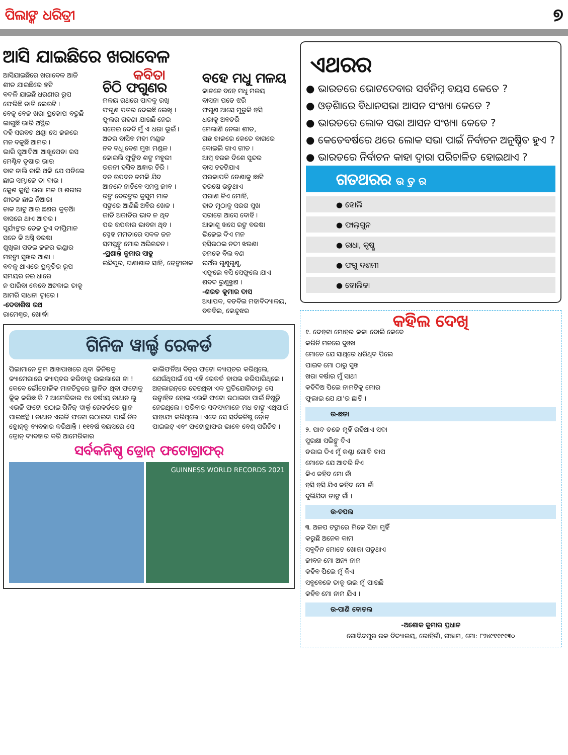ପିଲାଙ୍କ ଧରିତ୍ରୀ ୭
ଆସି ଯାଇଛିରେ ଖରାବେଳ
ଆସିଯାଇଛିରେ ଖରାବେଳ ଆଜି
ଶୀତ ଯାଇଛିରେ ହଟି
ବଦଳି ଯାଇଛି ଧରଣୀର ରୂପ
ଫେରିଛି ତାତି ଲେଉଟି ।
ବେଳୁ ବେଳ ଖରା ପ୍ରକୋପ ବଢୁଛି
ଲାଗୁଛି ଭାରି ଅସ୍ଥିର
ଦହି ସରବତ ଥଣ୍ଡା ସେ ଜଳରେ
ମନ ବଳୁଛି ଆମର ।
ଭାରି ସୁଆଦିଆ ଆଖୁପେଡା ରସ
ମେଣ୍ଟିବ ତୃଷାର ଭାଉ
ବାଟ ଚାଲି ଚାଲି ଥକି ଯେ ପଡିଲେ
ଛାଇ ସମ୍ଭାଳେ ତା ଦାଉ ।
କ୍ଲେଶ କ୍ଲାନ୍ତି ଭରା ମନ ଓ ଶରୀର
ଶୀତଳ ଛାଇ ନିଆରା
ଚାଳ ଆଟୁ ଆଉ ଛଣର କୁଡ଼ିଆ
ବାସରେ ଥାଏ ଆଦର ।
ସୂର୍ଯ୍ୟଙ୍କର ତେଜ ହୁଏ ଦୀପ୍ତିମାନ
ସତେ କି ଅଗ୍ନି ବରଷା
ଶୁଖିଲା ପଡଇ ଜଳର ଭଣ୍ଡାର
ମହଙ୍ଗା ସୁଖର ଆଶା ।
ବଦଳୁ ଥାଏରେ ପ୍ରକୃତିର ରୂପ
ସମୟର ନଇ ଧାରେ
ନ ପାରିବା କେବେ ଅଟକାଇ ତାକୁ
ଆମରି ସାଧନା ଦ୍ୱାରେ ।
-ଦେବାଶିଷ ରଥ
ରାମେଶ୍ୱର, ଖୋର୍ଦ୍ଧା
କବିତା
ଚିଠି ଫଗୁଣର
ମଳୟ ରଥରେ ପାଦକୁ ରଖି
ଫଗୁଣ ପତର ଦେଇଛି ଲେଖି ।
ଫୁଲର ଗହଣା ଯାଉଛି ନେଇ
ସଜେଇ ଦେବି ମୁଁ ଏ ଧରା ଭୂଇଁ ।
ଅତର ବାସିବ ମହୀ ମଣ୍ଡଳ
ନବ ବଧୂ ବେଶ ମୁଖ ମଣ୍ଡଳ ।
କୋଇଲି ଫୁଙ୍କିବ ଶଙ୍ଖ ମହୁରୀ
ରଜନୀ ହସିବ ଅନ୍ଧାର ଚିରି ।
ବନ ଉପବନ ଚମକି ଯିବ
ଆନନ୍ଦେ ନାଚିବେ ସମସ୍ତ ଜୀବ ।
ରଙ୍ଗ ବେରଙ୍ଗର କୁସୁମ ମାଳ
ସଙ୍ଗରେ ଆଣିଛି ଅବିର ଖେଳ ।
ଜାତି ଅଜାତିର ଭାବ ନ ଥିବ
ପର ଉପକାର ଭାବନା ଥିବ ।
ସ୍ନେହ ମମତାରେ ସକଳ ଜନ
ସମସ୍ତଙ୍କୁ ମୋର ଅଭିନନ୍ଦନ ।
-ପ୍ରଶାନ୍ତ କୁମାର ସାହୁ
ଇନ୍ଦିପୁର, ଘଣାଶାଳ ସାହି, ଢେଙ୍କାନାଳ
ବହେ ମଧୁ ମଳୟ
କାନନେ ବହେ ମଧୁ ମଳୟ
ବାସନା ପଡେ ଝରି
ଫଗୁଣ ଆସେ ମୁରୁକି ହସି
ଧରାକୁ ଅବତରି
ମେଲାଣି ନେଲା ଶୀତ,
ଗଛ ଡାଳରେ କେତେ ବାଗରେ
କୋଇଲି ଗାଏ ଗୀତ ।
ଆମ୍ବ ବଉଳ ଦିଶେ ସୁନ୍ଦର
ବାସ ଚହଟିଯାଏ
ପରଜାପତି ଡେଣାକୁ ଛାଟି
ହରଷେ ଉଡୁଥାଏ
ପରାଣ ନିଏ ମୋହି,
ହାତ ମୁଠାକୁ ସରଗ ସୁଖ
ସରାଗେ ଆସେ ବୋହି ।
ଆକାଶୁ ଖସେ ରଙ୍ଗ ବରଷା
ଭିଜେଇ ଦିଏ ମନ
ହସିଉଠଇ ନଦୀ ଝରଣା
ଚମକେ ବିଲ ବଣ
ଭଅଁର ଗୁଣୁଗୁଣୁ,
ଏଫୁଲେ ବସି ସେଫୁଲେ ଯାଏ
ଶବଦ ରୁଣୁଝୁଣ ।
-ଶରତ କୁମାର ଦାସ
ଅଧ୍ୟାପକ, ବଡବିଲ ମହାବିଦ୍ୟାଳୟ,
ବଡବିଲ, କେନ୍ଦୁଝର
ଗିନିଜ ୱାର୍ଲ୍ଡ ରେକର୍ଡ
ପିଲାମାନେ ତୁମ ଆଖପାଖରେ ଥିବା ଜିନିଷକୁ କ୍ୟାମେରାରେ କ୍ୟାପ୍‌ଚର କରିବାକୁ ଭଲଲାଗେ ନା ! କେବେ ଭୌଗୋଳିକ ମାନଚିତ୍ରରେ ସ୍ଥାନିତ ଥିବା ଫଟୋକୁ କ୍ଲିକ୍ କରିଛ କି ? ଆମେରିକାର ୧୪ ବର୍ଷୀୟ ନାଥାନ ଲୁ ଏଭଳି ଫଟୋ ଉଠାଇ ଗିନିଜ୍ ୱାର୍ଲ୍ଡ ରେକର୍ଡରେ ସ୍ଥାନ ପାଇଛନ୍ତି । ନାଥାନ ଏଭଳି ଫଟୋ ଉଠାଇବା ପାଇଁ ନିଜ ଡ୍ରୋନ୍‌କୁ ବ୍ୟବହାର କରିଥାନ୍ତି । ୧୧ବର୍ଷ ବୟସରେ ସେ ଡ୍ରୋନ୍ ବ୍ୟବହାର କରି ଆମେରିକାର
କାଲିଫର୍ନିଆ ବିଚ୍‌ର ଫଟୋ କ୍ୟାପ୍‌ଚର କରିଥିଲେ, ଯେଉଁଥିପାଇଁ ସେ ଏହି ରେକର୍ଡ ହାସଲ କରିପାରିଥିଲେ । ଅନ୍‌ଲାଇନ୍‌ରେ ହେଉଥିବା ଏକ ପ୍ରତିଯୋଗିତାରୁ ସେ ଉତ୍ସାହିତ ହୋଇ ଏଭଳି ଫଟୋ ଉଠାଇବା ପାଇଁ ନିଷ୍ପତ୍ତି ନେଇଥିଲେ । ପରିବାର ସଦସ୍ୟମାନେ ମଧ ତାଙ୍କୁ ଏଥିପାଇଁ ସାହାଯ୍ୟ କରିଥିଲେ । ଏବେ ସେ ସର୍ବକନିଷ୍ଠ ଡ୍ରୋନ୍ ପାଇଲଟ୍ ଏବଂ ଫଟୋଗ୍ରାଫର ଭାବେ ବେଶ୍ ପରିଚିତ ।
ସର୍ବକନିଷ୍ଠ ଡ୍ରୋନ୍ ଫଟୋଗ୍ରାଫର୍
GUINNESS WORLD RECORDS 2021
ଏଥରର
● ଭାରତରେ ଭୋଟଦେବାର ସର୍ବନିମ୍ନ ବୟସ କେତେ ?
● ଓଡ଼ିଶାରେ ବିଧାନସଭା ଆସନ ସଂଖ୍ୟା କେତେ ?
● ଭାରତରେ ଲୋକ ସଭା ଆସନ ସଂଖ୍ୟା କେତେ ?
● କେତେବର୍ଷରେ ଥରେ ଲୋକ ସଭା ପାଇଁ ନିର୍ବାଚନ ଅନୁଷ୍ଠିତ ହୁଏ ?
● ଭାରତରେ ନିର୍ବାଚନ କାହା ଦ୍ୱାରା ପରିଚାଳିତ ହୋଇଥାଏ ?
ଗତଥରର ଉ ତ୍ତ ର
● ହୋଲି
● ଫାଲ୍‌ଗୁନ
● ରାଧା, କୃଷ୍ଣ
● ଫଗୁ ଦଶମୀ
● ହୋଲିକା
କହିଲ ଦେଖି
୧. ଦେହଟା ମୋହର କଳା ବୋଲି କେବେ
କରିନି ମନରେ ଦୁଃଖ
ମୋତେ ଯେ ସାଥିରେ ଧରିଥିବ ପିଲେ
ପାଇବ ମୋ ଠାରୁ ସୁଖ
ଖରା ବର୍ଷାର ମୁଁ ସାଥୀ
କହିଦିଅ ପିଲେ ନାମଟିକୁ ମୋର
ଫୁଲାଇ ଯେ ଯା'ର ଛାତି ।
ଉ-ଛତା
୨. ପାଦ ତଳେ ମୁହିଁ ରହିଥାଏ ସଦା
ସୁରକ୍ଷା ସଭିଙ୍କୁ ଦିଏ
ଡରାଇ ଦିଏ ମୁଁ କଣ୍ଟା ଗୋଡି ତାପ
ମୋତେ ଯେ ଆଦରି ନିଏ
କିଏ କହିବ ମୋ ନାଁ
ହସି ହସି ଯିଏ କହିବ ମୋ ନାଁ
ବୁଲିଯିବା ତାଙ୍କ ଗାଁ ।
ଉ-ଚପଲ
୩. ଅଳପ ଟଙ୍କାରେ ମିଳେ ସିନା ମୁହିଁ
କରୁଛି ଅନେକ କାମ
ସବୁଦିନ ମୋତେ ଖୋଜା ପଡୁଥାଏ
ଜୀବନ ମୋ ଅନ୍ୟ ନାମ
କହିବ ପିଲେ ମୁଁ କିଏ
ସବୁବେଳେ ତାକୁ ଭଲ ମୁଁ ପାଉଛି
କହିବ ମୋ ନାମ ଯିଏ ।
ଉ-ପାଣି ବୋତଲ
-ଅଶୋକ କୁମାର ପ୍ରଧାନ
ଗୋବିନ୍ଦପୁର ଉଚ୍ଚ ବିଦ୍ୟାଳୟ, ରୋହିଗାଁ, ଗଞ୍ଜାମ, ମୋ: ୮୨୪୯୧୧୯୧୩୦